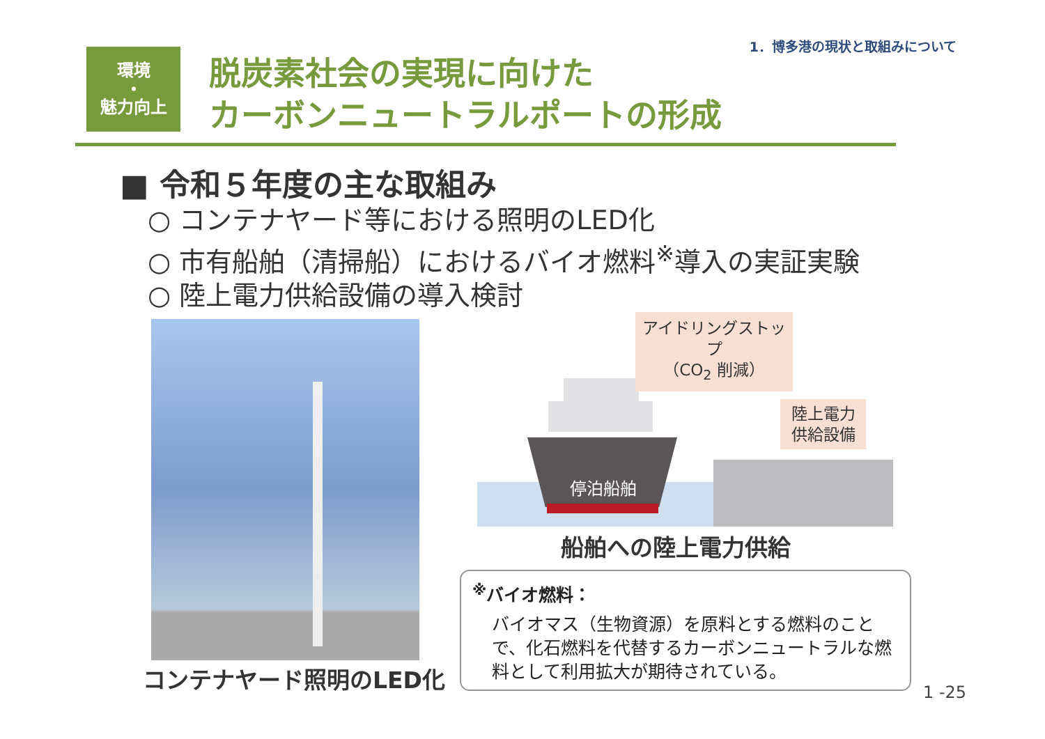1．博多港の現状と取組みについて
環境
・
魅力向上
脱炭素社会の実現に向けた
カーボンニュートラルポートの形成
■ 令和５年度の主な取組み
○ コンテナヤード等における照明のLED化
○ 市有船舶（清掃船）におけるバイオ燃料<sup>※</sup>導入の実証実験
○ 陸上電力供給設備の導入検討
コンテナヤード照明のLED化
停泊船舶
アイドリングストップ
（CO<sub>2</sub> 削減）
陸上電力
供給設備
船舶への陸上電力供給
<sup>※</sup>バイオ燃料：
バイオマス（生物資源）を原料とする燃料のことで、化石燃料を代替するカーボンニュートラルな燃料として利用拡大が期待されている。
1 -25